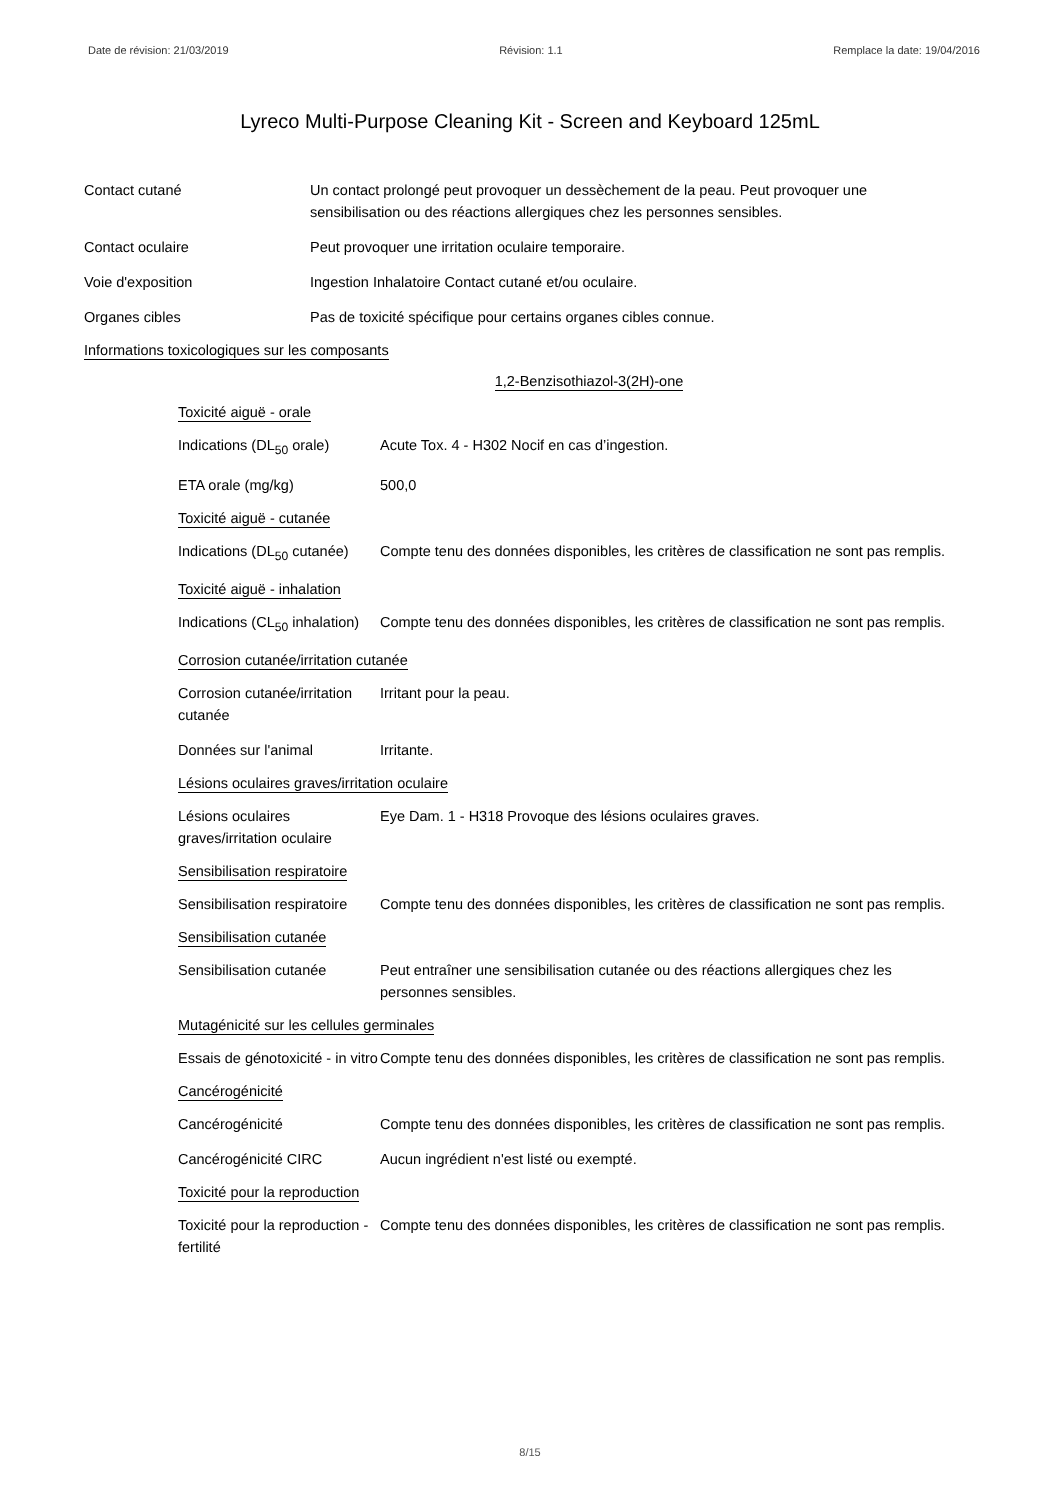Date de révision: 21/03/2019 Révision: 1.1 Remplace la date: 19/04/2016
Lyreco Multi-Purpose Cleaning Kit - Screen and Keyboard 125mL
Contact cutané Un contact prolongé peut provoquer un dessèchement de la peau. Peut provoquer une sensibilisation ou des réactions allergiques chez les personnes sensibles.
Contact oculaire Peut provoquer une irritation oculaire temporaire.
Voie d'exposition Ingestion Inhalatoire Contact cutané et/ou oculaire.
Organes cibles Pas de toxicité spécifique pour certains organes cibles connue.
Informations toxicologiques sur les composants
1,2-Benzisothiazol-3(2H)-one
Toxicité aiguë - orale
Indications (DL<sub>50</sub> orale)
Acute Tox. 4 - H302 Nocif en cas d’ingestion.
ETA orale (mg/kg) 500,0
Toxicité aiguë - cutanée
Indications (DL<sub>50</sub> cutanée)
Compte tenu des données disponibles, les critères de classification ne sont pas remplis.
Toxicité aiguë - inhalation
Indications (CL<sub>50</sub> inhalation)
Compte tenu des données disponibles, les critères de classification ne sont pas remplis.
Corrosion cutanée/irritation cutanée
Corrosion cutanée/irritation cutanée
Irritant pour la peau.
Données sur l'animal Irritante.
Lésions oculaires graves/irritation oculaire
Lésions oculaires graves/irritation oculaire
Eye Dam. 1 - H318 Provoque des lésions oculaires graves.
Sensibilisation respiratoire
Sensibilisation respiratoire
Compte tenu des données disponibles, les critères de classification ne sont pas remplis.
Sensibilisation cutanée
Sensibilisation cutanée Peut entraîner une sensibilisation cutanée ou des réactions allergiques chez les personnes sensibles.
Mutagénicité sur les cellules germinales
Essais de génotoxicité - in vitro
Compte tenu des données disponibles, les critères de classification ne sont pas remplis.
Cancérogénicité
Cancérogénicité Compte tenu des données disponibles, les critères de classification ne sont pas remplis.
Cancérogénicité CIRC Aucun ingrédient n'est listé ou exempté.
Toxicité pour la reproduction
Toxicité pour la reproduction - fertilité
Compte tenu des données disponibles, les critères de classification ne sont pas remplis.
8/15